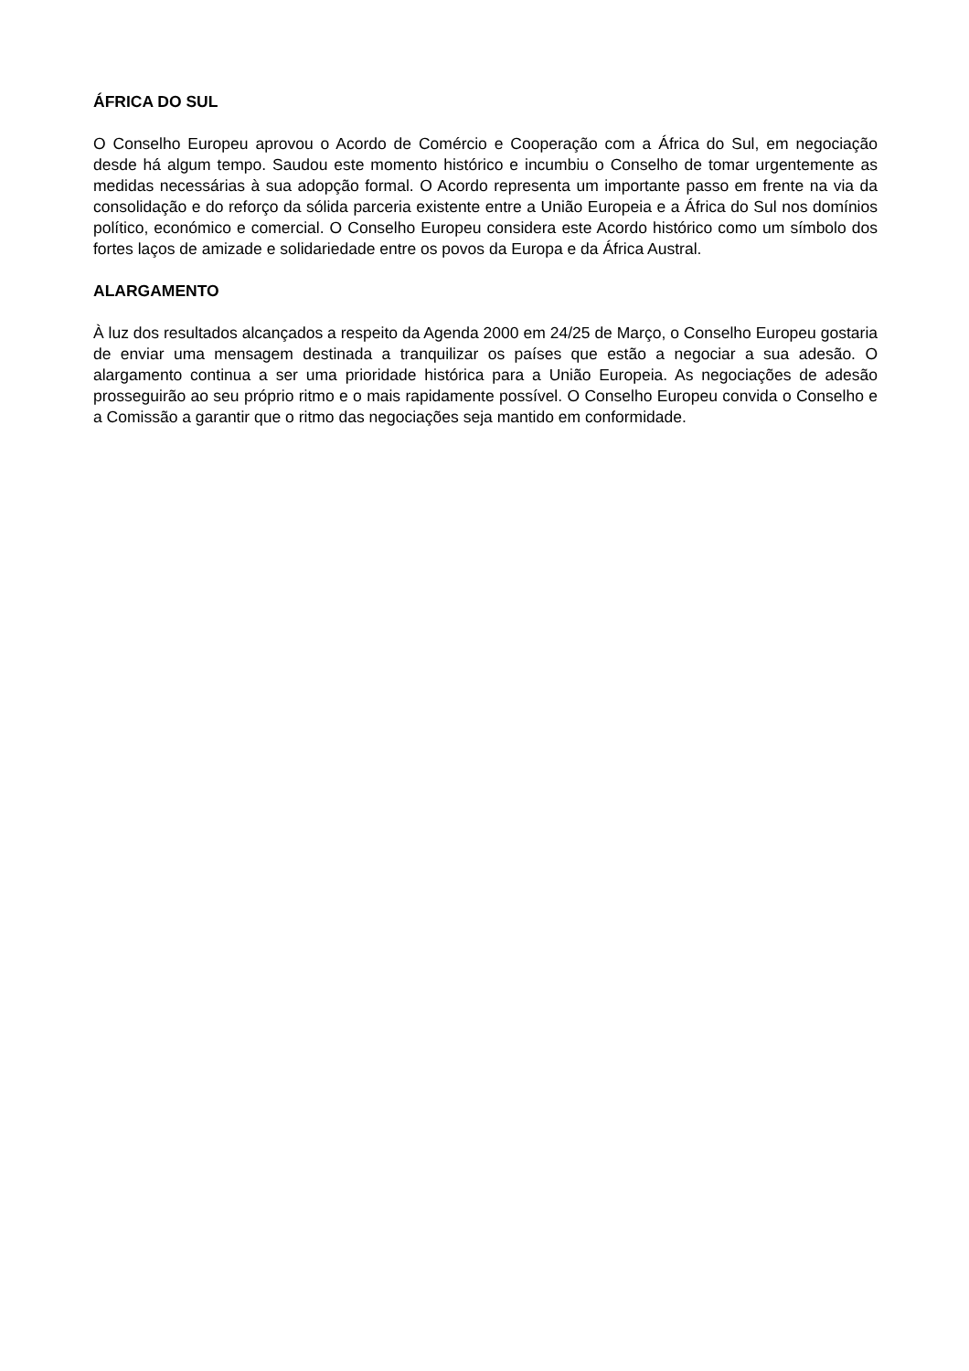ÁFRICA DO SUL
O Conselho Europeu aprovou o Acordo de Comércio e Cooperação com a África do Sul, em negociação desde há algum tempo. Saudou este momento histórico e incumbiu o Conselho de tomar urgentemente as medidas necessárias à sua adopção formal. O Acordo representa um importante passo em frente na via da consolidação e do reforço da sólida parceria existente entre a União Europeia e a África do Sul nos domínios político, económico e comercial. O Conselho Europeu considera este Acordo histórico como um símbolo dos fortes laços de amizade e solidariedade entre os povos da Europa e da África Austral.
ALARGAMENTO
À luz dos resultados alcançados a respeito da Agenda 2000 em 24/25 de Março, o Conselho Europeu gostaria de enviar uma mensagem destinada a tranquilizar os países que estão a negociar a sua adesão. O alargamento continua a ser uma prioridade histórica para a União Europeia. As negociações de adesão prosseguirão ao seu próprio ritmo e o mais rapidamente possível. O Conselho Europeu convida o Conselho e a Comissão a garantir que o ritmo das negociações seja mantido em conformidade.